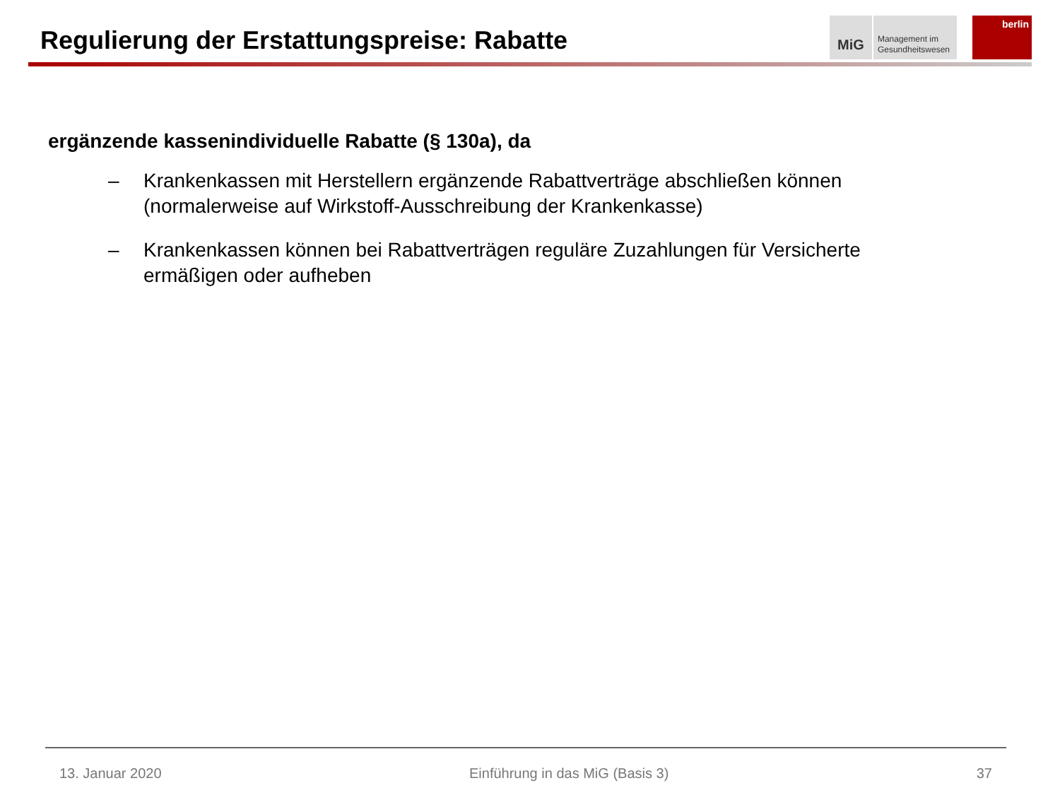Regulierung der Erstattungspreise: Rabatte
MiG
Management im
Gesundheitswesen
berlin
ergänzende kassenindividuelle Rabatte (§ 130a), da
– Krankenkassen mit Herstellern ergänzende Rabattverträge abschließen können (normalerweise auf Wirkstoff-Ausschreibung der Krankenkasse)
– Krankenkassen können bei Rabattverträgen reguläre Zuzahlungen für Versicherte ermäßigen oder aufheben
13. Januar 2020 Einführung in das MiG (Basis 3) 37